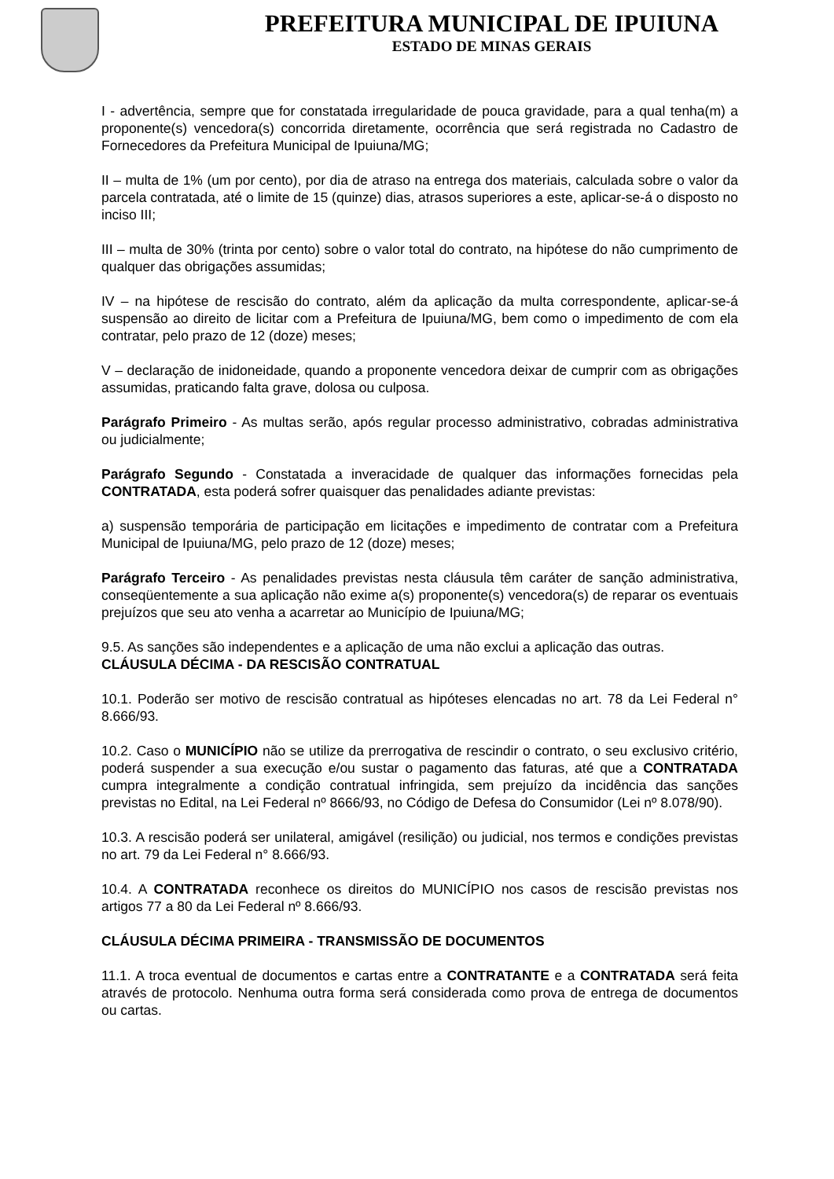PREFEITURA MUNICIPAL DE IPUIUNA
ESTADO DE MINAS GERAIS
I - advertência, sempre que for constatada irregularidade de pouca gravidade, para a qual tenha(m) a proponente(s) vencedora(s) concorrida diretamente, ocorrência que será registrada no Cadastro de Fornecedores da Prefeitura Municipal de Ipuiuna/MG;
II – multa de 1% (um por cento), por dia de atraso na entrega dos materiais, calculada sobre o valor da parcela contratada, até o limite de 15 (quinze) dias, atrasos superiores a este, aplicar-se-á o disposto no inciso III;
III – multa de 30% (trinta por cento) sobre o valor total do contrato, na hipótese do não cumprimento de qualquer das obrigações assumidas;
IV – na hipótese de rescisão do contrato, além da aplicação da multa correspondente, aplicar-se-á suspensão ao direito de licitar com a Prefeitura de Ipuiuna/MG, bem como o impedimento de com ela contratar, pelo prazo de 12 (doze) meses;
V – declaração de inidoneidade, quando a proponente vencedora deixar de cumprir com as obrigações assumidas, praticando falta grave, dolosa ou culposa.
Parágrafo Primeiro - As multas serão, após regular processo administrativo, cobradas administrativa ou judicialmente;
Parágrafo Segundo - Constatada a inveracidade de qualquer das informações fornecidas pela CONTRATADA, esta poderá sofrer quaisquer das penalidades adiante previstas:
a) suspensão temporária de participação em licitações e impedimento de contratar com a Prefeitura Municipal de Ipuiuna/MG, pelo prazo de 12 (doze) meses;
Parágrafo Terceiro - As penalidades previstas nesta cláusula têm caráter de sanção administrativa, conseqüentemente a sua aplicação não exime a(s) proponente(s) vencedora(s) de reparar os eventuais prejuízos que seu ato venha a acarretar ao Município de Ipuiuna/MG;
9.5. As sanções são independentes e a aplicação de uma não exclui a aplicação das outras.
CLÁUSULA DÉCIMA - DA RESCISÃO CONTRATUAL
10.1. Poderão ser motivo de rescisão contratual as hipóteses elencadas no art. 78 da Lei Federal n° 8.666/93.
10.2. Caso o MUNICÍPIO não se utilize da prerrogativa de rescindir o contrato, o seu exclusivo critério, poderá suspender a sua execução e/ou sustar o pagamento das faturas, até que a CONTRATADA cumpra integralmente a condição contratual infringida, sem prejuízo da incidência das sanções previstas no Edital, na Lei Federal nº 8666/93, no Código de Defesa do Consumidor (Lei nº 8.078/90).
10.3. A rescisão poderá ser unilateral, amigável (resilição) ou judicial, nos termos e condições previstas no art. 79 da Lei Federal n° 8.666/93.
10.4. A CONTRATADA reconhece os direitos do MUNICÍPIO nos casos de rescisão previstas nos artigos 77 a 80 da Lei Federal nº 8.666/93.
CLÁUSULA DÉCIMA PRIMEIRA - TRANSMISSÃO DE DOCUMENTOS
11.1. A troca eventual de documentos e cartas entre a CONTRATANTE e a CONTRATADA será feita através de protocolo. Nenhuma outra forma será considerada como prova de entrega de documentos ou cartas.